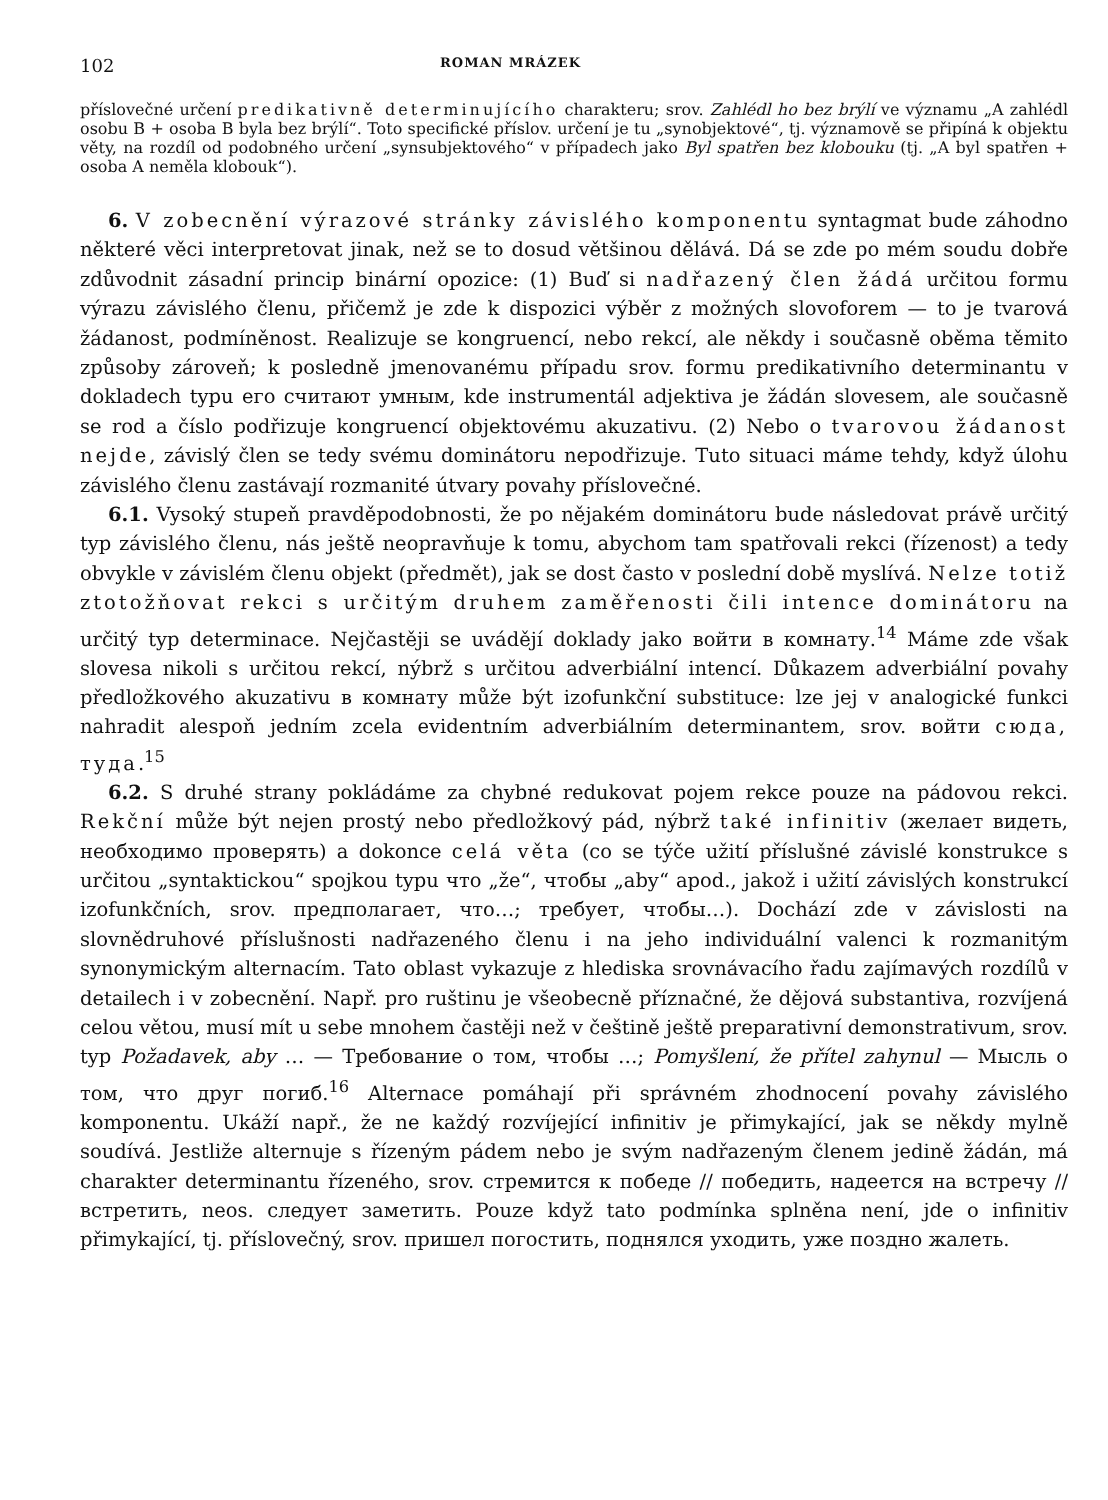102 ROMAN MRÁZEK
příslovečné určení predikativně determinujícího charakteru; srov. Zahlédl ho bez brýlí ve významu „A zahlédl osobu B + osoba B byla bez brýlí“. Toto specifické příslov. určení je tu „synobjektové“, tj. významově se připíná k objektu věty, na rozdíl od podobného určení „synsubjektového“ v případech jako Byl spatřen bez klobouku (tj. „A byl spatřen + osoba A neměla klobouk“).
6. V zobecnění výrazové stránky závislého komponentu syntagmat bude záhodno některé věci interpretovat jinak, než se to dosud většinou dělává. Dá se zde po mém soudu dobře zdůvodnit zásadní princip binární opozice: (1) Buď si nadřazený člen žádá určitou formu výrazu závislého členu, přičemž je zde k dispozici výběr z možných slovoforem — to je tvarová žádanost, podmíněnost. Realizuje se kongruencí, nebo rekcí, ale někdy i současně oběma těmito způsoby zároveň; k posledně jmenovanému případu srov. formu predikativního determinantu v dokladech typu его считают умным, kde instrumentál adjektiva je žádán slovesem, ale současně se rod a číslo podřizuje kongruencí objektovému akuzativu. (2) Nebo o tvarovou žádanost nejde, závislý člen se tedy svému dominátoru nepodřizuje. Tuto situaci máme tehdy, když úlohu závislého členu zastávají rozmanité útvary povahy příslovečné.
6.1. Vysoký stupeň pravděpodobnosti, že po nějakém dominátoru bude následovat právě určitý typ závislého členu, nás ještě neopravňuje k tomu, abychom tam spatřovali rekci (řízenost) a tedy obvykle v závislém členu objekt (předmět), jak se dost často v poslední době myslívá. Nelze totiž ztotožňovat rekci s určitým druhem zaměřenosti čili intence dominátoru na určitý typ determinace. Nejčastěji se uvádějí doklady jako войти в комнату.<sup>14</sup> Máme zde však slovesa nikoli s určitou rekcí, nýbrž s určitou adverbiální intencí. Důkazem adverbiální povahy předložkového akuzativu в комнату může být izofunkční substituce: lze jej v analogické funkci nahradit alespoň jedním zcela evidentním adverbiálním determinantem, srov. войти сюда, туда.<sup>15</sup>
6.2. S druhé strany pokládáme za chybné redukovat pojem rekce pouze na pádovou rekci. Rekční může být nejen prostý nebo předložkový pád, nýbrž také infinitiv (желает видеть, необходимо проверять) a dokonce celá věta (co se týče užití příslušné závislé konstrukce s určitou „syntaktickou“ spojkou typu что „že“, чтобы „aby“ apod., jakož i užití závislých konstrukcí izofunkčních, srov. предполагает, что…; требует, чтобы…). Dochází zde v závislosti na slovnědruhové příslušnosti nadřazeného členu i na jeho individuální valenci k rozmanitým synonymickým alternacím. Tato oblast vykazuje z hlediska srovnávacího řadu zajímavých rozdílů v detailech i v zobecnění. Např. pro ruštinu je všeobecně příznačné, že dějová substantiva, rozvíjená celou větou, musí mít u sebe mnohem častěji než v češtině ještě preparativní demonstrativum, srov. typ Požadavek, aby … — Требование о том, чтобы …; Pomyšlení, že přítel zahynul — Мысль о том, что друг погиб.<sup>16</sup> Alternace pomáhají při správném zhodnocení povahy závislého komponentu. Ukáží např., že ne každý rozvíjející infinitiv je přimykající, jak se někdy mylně soudívá. Jestliže alternuje s řízeným pádem nebo je svým nadřazeným členem jedině žádán, má charakter determinantu řízeného, srov. стремится к победе // победить, надеется на встречу // встретить, neos. следует заметить. Pouze když tato podmínka splněna není, jde o infinitiv přimykající, tj. příslovečný, srov. пришел погостить, поднялся уходить, уже поздно жалеть.